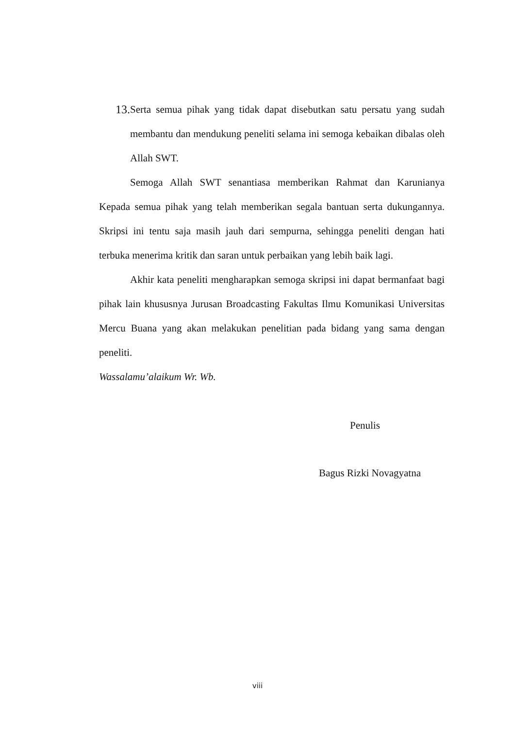13. Serta semua pihak yang tidak dapat disebutkan satu persatu yang sudah membantu dan mendukung peneliti selama ini semoga kebaikan dibalas oleh Allah SWT.
Semoga Allah SWT senantiasa memberikan Rahmat dan Karunianya Kepada semua pihak yang telah memberikan segala bantuan serta dukungannya. Skripsi ini tentu saja masih jauh dari sempurna, sehingga peneliti dengan hati terbuka menerima kritik dan saran untuk perbaikan yang lebih baik lagi.
Akhir kata peneliti mengharapkan semoga skripsi ini dapat bermanfaat bagi pihak lain khususnya Jurusan Broadcasting Fakultas Ilmu Komunikasi Universitas Mercu Buana yang akan melakukan penelitian pada bidang yang sama dengan peneliti.
Wassalamu’alaikum Wr. Wb.
Penulis
Bagus Rizki Novagyatna
viii